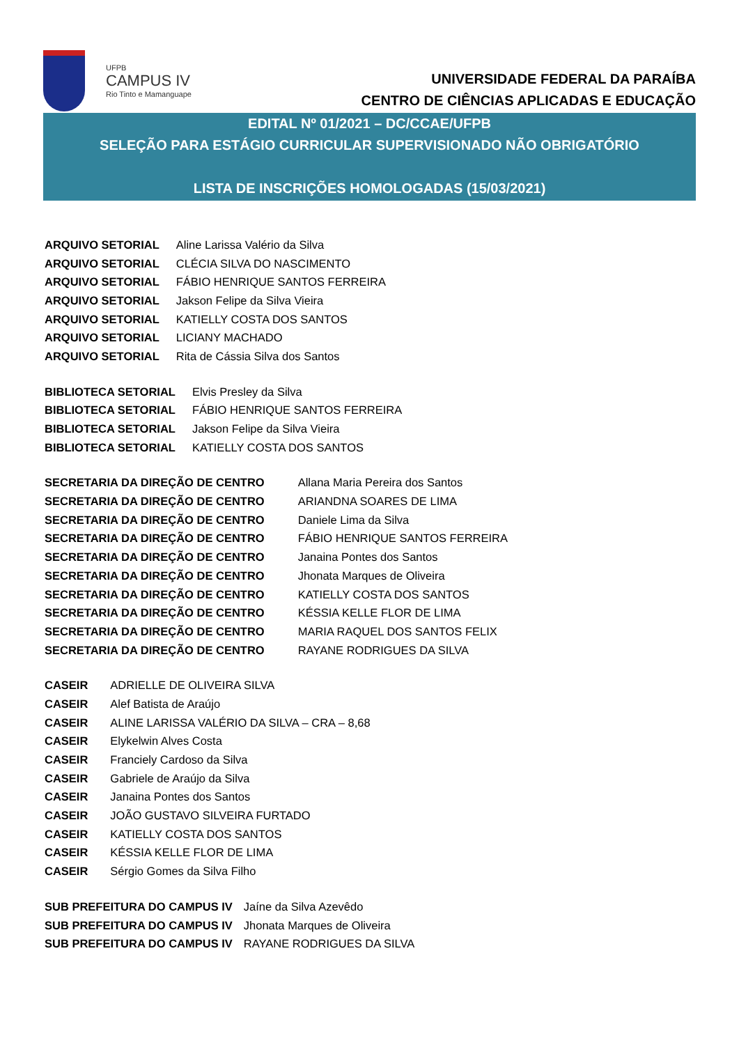UFPB
CAMPUS IV
Rio Tinto e Mamanguape
UNIVERSIDADE FEDERAL DA PARAÍBA
CENTRO DE CIÊNCIAS APLICADAS E EDUCAÇÃO
EDITAL Nº 01/2021 – DC/CCAE/UFPB
SELEÇÃO PARA ESTÁGIO CURRICULAR SUPERVISIONADO NÃO OBRIGATÓRIO
LISTA DE INSCRIÇÕES HOMOLOGADAS (15/03/2021)
| ARQUIVO SETORIAL | Aline Larissa Valério da Silva |
| ARQUIVO SETORIAL | CLÉCIA SILVA DO NASCIMENTO |
| ARQUIVO SETORIAL | FÁBIO HENRIQUE SANTOS FERREIRA |
| ARQUIVO SETORIAL | Jakson Felipe da Silva Vieira |
| ARQUIVO SETORIAL | KATIELLY COSTA DOS SANTOS |
| ARQUIVO SETORIAL | LICIANY MACHADO |
| ARQUIVO SETORIAL | Rita de Cássia Silva dos Santos |
| BIBLIOTECA SETORIAL | Elvis Presley da Silva |
| BIBLIOTECA SETORIAL | FÁBIO HENRIQUE SANTOS FERREIRA |
| BIBLIOTECA SETORIAL | Jakson Felipe da Silva Vieira |
| BIBLIOTECA SETORIAL | KATIELLY COSTA DOS SANTOS |
| SECRETARIA DA DIREÇÃO DE CENTRO | Allana Maria Pereira dos Santos |
| SECRETARIA DA DIREÇÃO DE CENTRO | ARIANDNA SOARES DE LIMA |
| SECRETARIA DA DIREÇÃO DE CENTRO | Daniele Lima da Silva |
| SECRETARIA DA DIREÇÃO DE CENTRO | FÁBIO HENRIQUE SANTOS FERREIRA |
| SECRETARIA DA DIREÇÃO DE CENTRO | Janaina Pontes dos Santos |
| SECRETARIA DA DIREÇÃO DE CENTRO | Jhonata Marques de Oliveira |
| SECRETARIA DA DIREÇÃO DE CENTRO | KATIELLY COSTA DOS SANTOS |
| SECRETARIA DA DIREÇÃO DE CENTRO | KÉSSIA KELLE FLOR DE LIMA |
| SECRETARIA DA DIREÇÃO DE CENTRO | MARIA RAQUEL DOS SANTOS FELIX |
| SECRETARIA DA DIREÇÃO DE CENTRO | RAYANE RODRIGUES DA SILVA |
| CASEIR | ADRIELLE DE OLIVEIRA SILVA |
| CASEIR | Alef Batista de Araújo |
| CASEIR | ALINE LARISSA VALÉRIO DA SILVA – CRA – 8,68 |
| CASEIR | Elykelwin Alves Costa |
| CASEIR | Franciely Cardoso da Silva |
| CASEIR | Gabriele de Araújo da Silva |
| CASEIR | Janaina Pontes dos Santos |
| CASEIR | JOÃO GUSTAVO SILVEIRA FURTADO |
| CASEIR | KATIELLY COSTA DOS SANTOS |
| CASEIR | KÉSSIA KELLE FLOR DE LIMA |
| CASEIR | Sérgio Gomes da Silva Filho |
| SUB PREFEITURA DO CAMPUS IV | Jaíne da Silva Azevêdo |
| SUB PREFEITURA DO CAMPUS IV | Jhonata Marques de Oliveira |
| SUB PREFEITURA DO CAMPUS IV | RAYANE RODRIGUES DA SILVA |